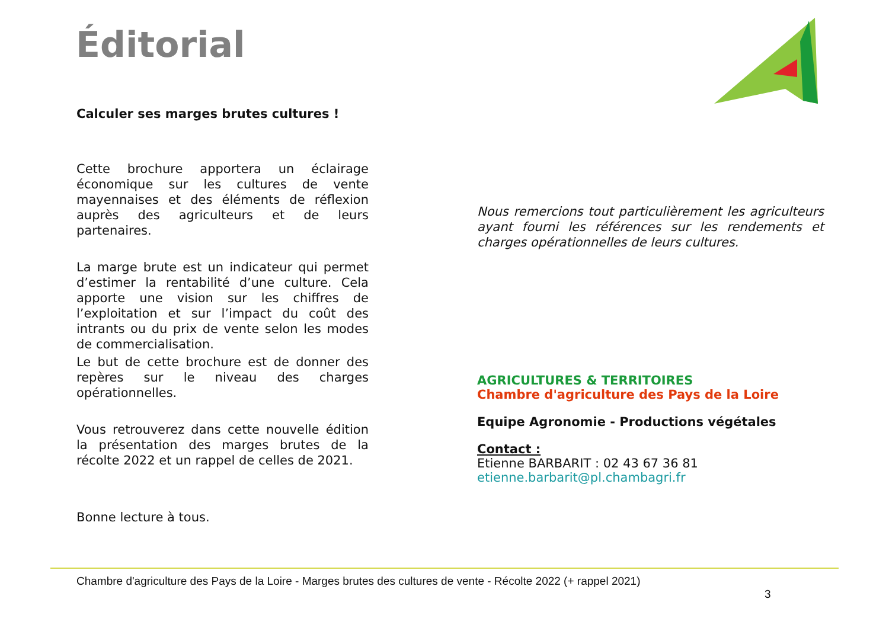Éditorial
Calculer ses marges brutes cultures !
Cette brochure apportera un éclairage économique sur les cultures de vente mayennaises et des éléments de réflexion auprès des agriculteurs et de leurs partenaires.
La marge brute est un indicateur qui permet d’estimer la rentabilité d’une culture. Cela apporte une vision sur les chiffres de l’exploitation et sur l’impact du coût des intrants ou du prix de vente selon les modes de commercialisation.
Le but de cette brochure est de donner des repères sur le niveau des charges opérationnelles.
Vous retrouverez dans cette nouvelle édition la présentation des marges brutes de la récolte 2022 et un rappel de celles de 2021.
Bonne lecture à tous.
Nous remercions tout particulièrement les agriculteurs ayant fourni les références sur les rendements et charges opérationnelles de leurs cultures.
AGRICULTURES & TERRITOIRES
Chambre d'agriculture des Pays de la Loire
Equipe Agronomie - Productions végétales
Contact :
Etienne BARBARIT : 02 43 67 36 81
etienne.barbarit@pl.chambagri.fr
Chambre d'agriculture des Pays de la Loire - Marges brutes des cultures de vente - Récolte 2022 (+ rappel 2021)
3